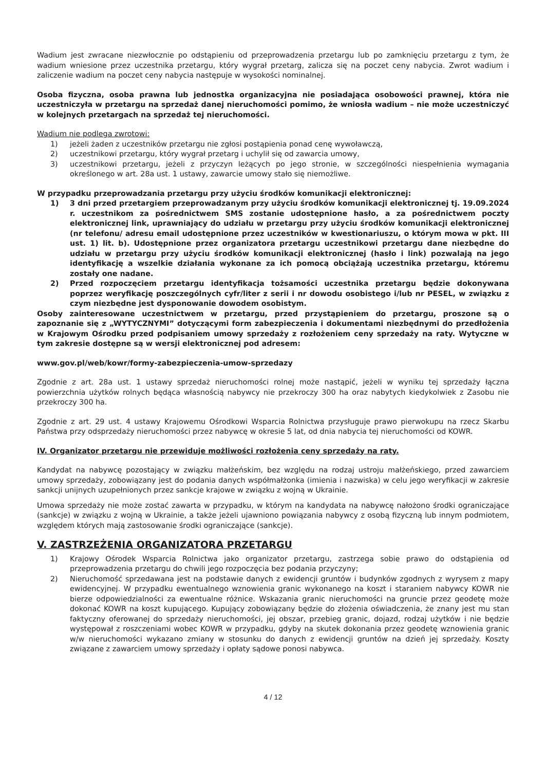Wadium jest zwracane niezwłocznie po odstąpieniu od przeprowadzenia przetargu lub po zamknięciu przetargu z tym, że wadium wniesione przez uczestnika przetargu, który wygrał przetarg, zalicza się na poczet ceny nabycia. Zwrot wadium i zaliczenie wadium na poczet ceny nabycia następuje w wysokości nominalnej.
Osoba fizyczna, osoba prawna lub jednostka organizacyjna nie posiadająca osobowości prawnej, która nie uczestniczyła w przetargu na sprzedaż danej nieruchomości pomimo, że wniosła wadium – nie może uczestniczyć w kolejnych przetargach na sprzedaż tej nieruchomości.
Wadium nie podlega zwrotowi:
1) jeżeli żaden z uczestników przetargu nie zgłosi postąpienia ponad cenę wywoławczą,
2) uczestnikowi przetargu, który wygrał przetarg i uchylił się od zawarcia umowy,
3) uczestnikowi przetargu, jeżeli z przyczyn leżących po jego stronie, w szczególności niespełnienia wymagania określonego w art. 28a ust. 1 ustawy, zawarcie umowy stało się niemożliwe.
W przypadku przeprowadzania przetargu przy użyciu środków komunikacji elektronicznej:
1) 3 dni przed przetargiem przeprowadzanym przy użyciu środków komunikacji elektronicznej tj. 19.09.2024 r. uczestnikom za pośrednictwem SMS zostanie udostępnione hasło, a za pośrednictwem poczty elektronicznej link, uprawniający do udziału w przetargu przy użyciu środków komunikacji elektronicznej (nr telefonu/ adresu email udostępnione przez uczestników w kwestionariuszu, o którym mowa w pkt. III ust. 1) lit. b). Udostępnione przez organizatora przetargu uczestnikowi przetargu dane niezbędne do udziału w przetargu przy użyciu środków komunikacji elektronicznej (hasło i link) pozwalają na jego identyfikację a wszelkie działania wykonane za ich pomocą obciążają uczestnika przetargu, któremu zostały one nadane.
2) Przed rozpoczęciem przetargu identyfikacja tożsamości uczestnika przetargu będzie dokonywana poprzez weryfikację poszczególnych cyfr/liter z serii i nr dowodu osobistego i/lub nr PESEL, w związku z czym niezbędne jest dysponowanie dowodem osobistym.
Osoby zainteresowane uczestnictwem w przetargu, przed przystąpieniem do przetargu, proszone są o zapoznanie się z „WYTYCZNYMI” dotyczącymi form zabezpieczenia i dokumentami niezbędnymi do przedłożenia w Krajowym Ośrodku przed podpisaniem umowy sprzedaży z rozłożeniem ceny sprzedaży na raty. Wytyczne w tym zakresie dostępne są w wersji elektronicznej pod adresem:
www.gov.pl/web/kowr/formy-zabezpieczenia-umow-sprzedazy
Zgodnie z art. 28a ust. 1 ustawy sprzedaż nieruchomości rolnej może nastąpić, jeżeli w wyniku tej sprzedaży łączna powierzchnia użytków rolnych będąca własnością nabywcy nie przekroczy 300 ha oraz nabytych kiedykolwiek z Zasobu nie przekroczy 300 ha.
Zgodnie z art. 29 ust. 4 ustawy Krajowemu Ośrodkowi Wsparcia Rolnictwa przysługuje prawo pierwokupu na rzecz Skarbu Państwa przy odsprzedaży nieruchomości przez nabywcę w okresie 5 lat, od dnia nabycia tej nieruchomości od KOWR.
IV. Organizator przetargu nie przewiduje możliwości rozłożenia ceny sprzedaży na raty.
Kandydat na nabywcę pozostający w związku małżeńskim, bez względu na rodzaj ustroju małżeńskiego, przed zawarciem umowy sprzedaży, zobowiązany jest do podania danych współmałżonka (imienia i nazwiska) w celu jego weryfikacji w zakresie sankcji unijnych uzupełnionych przez sankcje krajowe w związku z wojną w Ukrainie.
Umowa sprzedaży nie może zostać zawarta w przypadku, w którym na kandydata na nabywcę nałożono środki ograniczające (sankcje) w związku z wojną w Ukrainie, a także jeżeli ujawniono powiązania nabywcy z osobą fizyczną lub innym podmiotem, względem których mają zastosowanie środki ograniczające (sankcje).
V. ZASTRZEŻENIA ORGANIZATORA PRZETARGU
1) Krajowy Ośrodek Wsparcia Rolnictwa jako organizator przetargu, zastrzega sobie prawo do odstąpienia od przeprowadzenia przetargu do chwili jego rozpoczęcia bez podania przyczyny;
2) Nieruchomość sprzedawana jest na podstawie danych z ewidencji gruntów i budynków zgodnych z wyrysem z mapy ewidencyjnej. W przypadku ewentualnego wznowienia granic wykonanego na koszt i staraniem nabywcy KOWR nie bierze odpowiedzialności za ewentualne różnice. Wskazania granic nieruchomości na gruncie przez geodetę może dokonać KOWR na koszt kupującego. Kupujący zobowiązany będzie do złożenia oświadczenia, że znany jest mu stan faktyczny oferowanej do sprzedaży nieruchomości, jej obszar, przebieg granic, dojazd, rodzaj użytków i nie będzie występował z roszczeniami wobec KOWR w przypadku, gdyby na skutek dokonania przez geodetę wznowienia granic w/w nieruchomości wykazano zmiany w stosunku do danych z ewidencji gruntów na dzień jej sprzedaży. Koszty związane z zawarciem umowy sprzedaży i opłaty sądowe ponosi nabywca.
4 / 12